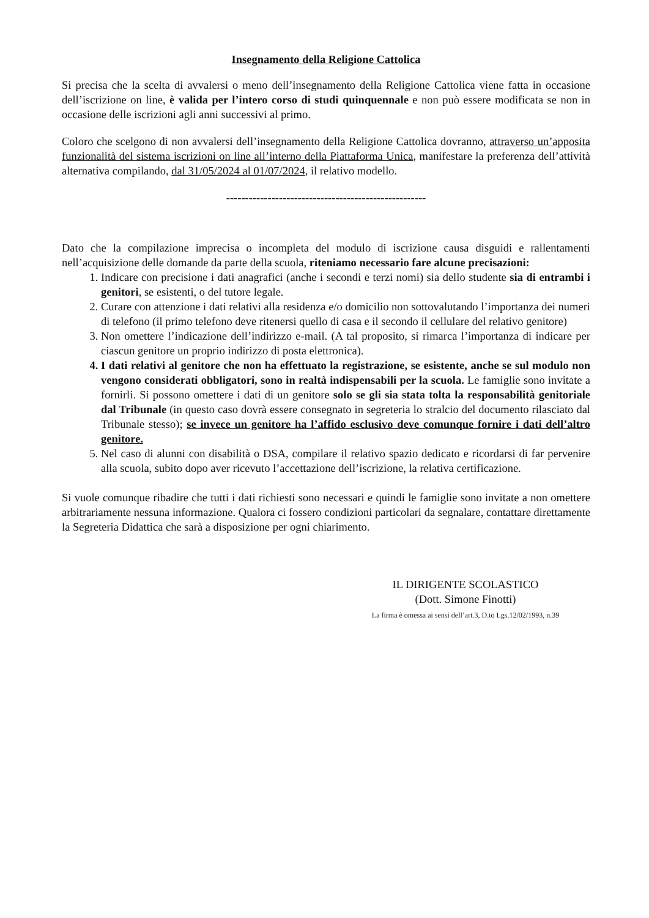Insegnamento della Religione Cattolica
Si precisa che la scelta di avvalersi o meno dell’insegnamento della Religione Cattolica viene fatta in occasione dell’iscrizione on line, è valida per l’intero corso di studi quinquennale e non può essere modificata se non in occasione delle iscrizioni agli anni successivi al primo.
Coloro che scelgono di non avvalersi dell’insegnamento della Religione Cattolica dovranno, attraverso un’apposita funzionalità del sistema iscrizioni on line all’interno della Piattaforma Unica, manifestare la preferenza dell’attività alternativa compilando, dal 31/05/2024 al 01/07/2024, il relativo modello.
-----------------------------------------------------
Dato che la compilazione imprecisa o incompleta del modulo di iscrizione causa disguidi e rallentamenti nell’acquisizione delle domande da parte della scuola, riteniamo necessario fare alcune precisazioni:
1. Indicare con precisione i dati anagrafici (anche i secondi e terzi nomi) sia dello studente sia di entrambi i genitori, se esistenti, o del tutore legale.
2. Curare con attenzione i dati relativi alla residenza e/o domicilio non sottovalutando l’importanza dei numeri di telefono (il primo telefono deve ritenersi quello di casa e il secondo il cellulare del relativo genitore)
3. Non omettere l’indicazione dell’indirizzo e-mail. (A tal proposito, si rimarca l’importanza di indicare per ciascun genitore un proprio indirizzo di posta elettronica).
4. I dati relativi al genitore che non ha effettuato la registrazione, se esistente, anche se sul modulo non vengono considerati obbligatori, sono in realtà indispensabili per la scuola. Le famiglie sono invitate a fornirli. Si possono omettere i dati di un genitore solo se gli sia stata tolta la responsabilità genitoriale dal Tribunale (in questo caso dovrà essere consegnato in segreteria lo stralcio del documento rilasciato dal Tribunale stesso); se invece un genitore ha l’affido esclusivo deve comunque fornire i dati dell’altro genitore.
5. Nel caso di alunni con disabilità o DSA, compilare il relativo spazio dedicato e ricordarsi di far pervenire alla scuola, subito dopo aver ricevuto l’accettazione dell’iscrizione, la relativa certificazione.
Si vuole comunque ribadire che tutti i dati richiesti sono necessari e quindi le famiglie sono invitate a non omettere arbitrariamente nessuna informazione. Qualora ci fossero condizioni particolari da segnalare, contattare direttamente la Segreteria Didattica che sarà a disposizione per ogni chiarimento.
IL DIRIGENTE SCOLASTICO
(Dott. Simone Finotti)
La firma è omessa ai sensi dell’art.3, D.to Lgs.12/02/1993, n.39